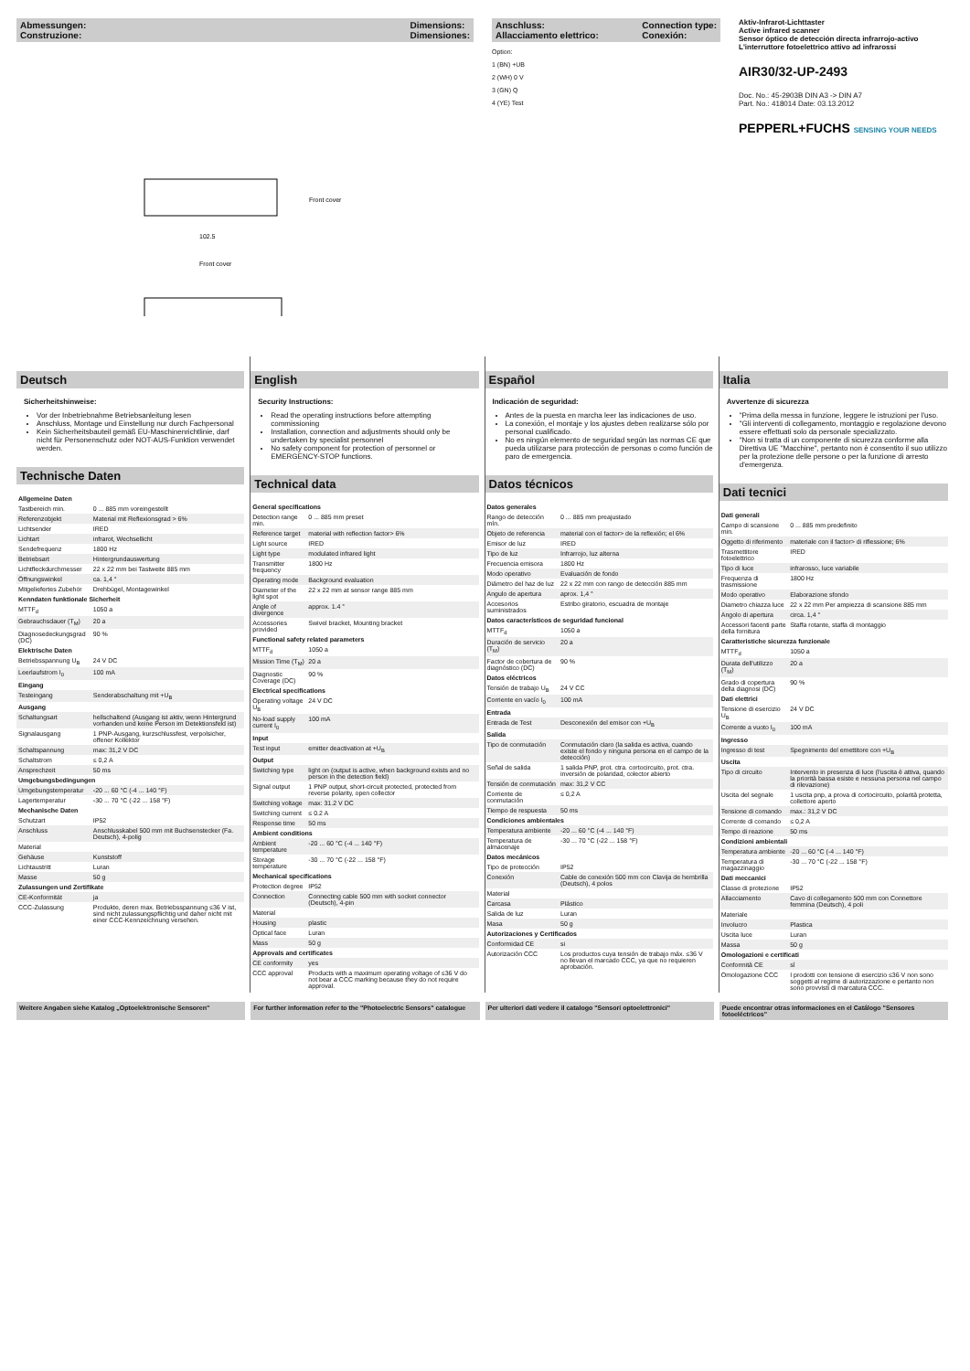Abmessungen:
Construzione: Dimensions:
Dimensiones:
102.5
Front cover
Front cover
Anschluss:
Allacciamento elettrico: Connection type:
Conexión:
Option:
1 (BN) +UB
2 (WH) 0 V
3 (GN) Q
4 (YE) Test
Aktiv-Infrarot-Lichttaster
Active infrared scanner
Sensor óptico de detección directa infrarrojo-activo
L'interruttore fotoelettrico attivo ad infrarossi
AIR30/32-UP-2493
Doc. No.: 45-2903B DIN A3 -> DIN A7
Part. No.: 418014 Date: 03.13.2012
PEPPERL+FUCHS SENSING YOUR NEEDS
Deutsch
Sicherheitshinweise:
Vor der Inbetriebnahme Betriebsanleitung lesen
Anschluss, Montage und Einstellung nur durch Fachpersonal
Kein Sicherheitsbauteil gemäß EU-Maschinenrichtlinie, darf nicht für Personenschutz oder NOT-AUS-Funktion verwendet werden.
Technische Daten
| Allgemeine Daten | |
| Tastbereich min. | 0 ... 885 mm voreingestellt |
| Referenzobjekt | Material mit Reflexionsgrad > 6% |
| Lichtsender | IRED |
| Lichtart | infrarot, Wechsellicht |
| Sendefrequenz | 1800 Hz |
| Betriebsart | Hintergrundauswertung |
| Lichtfleckdurchmesser | 22 x 22 mm bei Tastweite 885 mm |
| Öffnungswinkel | ca. 1,4 ° |
| Mitgeliefertes Zubehör | Drehbügel, Montagewinkel |
| Kenndaten funktionale Sicherheit | |
| MTTF<sub>d</sub> | 1050 a |
| Gebrauchsdauer (T<sub>M</sub>) | 20 a |
| Diagnosedeckungsgrad (DC) | 90 % |
| Elektrische Daten | |
| Betriebsspannung U<sub>B</sub> | 24 V DC |
| Leerlaufstrom I<sub>0</sub> | 100 mA |
| Eingang | |
| Testeingang | Senderabschaltung mit +U<sub>B</sub> |
| Ausgang | |
| Schaltungsart | hellschaltend (Ausgang ist aktiv, wenn Hintergrund vorhanden und keine Person im Detektionsfeld ist) |
| Signalausgang | 1 PNP-Ausgang, kurzschlussfest, verpolsicher, offener Kollektor |
| Schaltspannung | max: 31,2 V DC |
| Schaltstrom | ≤ 0,2 A |
| Ansprechzeit | 50 ms |
| Umgebungsbedingungen | |
| Umgebungstemperatur | -20 ... 60 °C (-4 ... 140 °F) |
| Lagertemperatur | -30 ... 70 °C (-22 ... 158 °F) |
| Mechanische Daten | |
| Schutzart | IP52 |
| Anschluss | Anschlusskabel 500 mm mit Buchsenstecker (Fa. Deutsch), 4-polig |
| Material | |
| Gehäuse | Kunststoff |
| Lichtaustritt | Luran |
| Masse | 50 g |
| Zulassungen und Zertifikate | |
| CE-Konformität | ja |
| CCC-Zulassung | Produkte, deren max. Betriebsspannung ≤36 V ist, sind nicht zulassungspflichtig und daher nicht mit einer CCC-Kennzeichnung versehen. |
English
Security Instructions:
Read the operating instructions before attempting commissioning
Installation, connection and adjustments should only be undertaken by specialist personnel
No safety component for protection of personnel or EMERGENCY-STOP functions.
Technical data
| General specifications | |
| Detection range min. | 0 ... 885 mm preset |
| Reference target | material with reflection factor> 6% |
| Light source | IRED |
| Light type | modulated infrared light |
| Transmitter frequency | 1800 Hz |
| Operating mode | Background evaluation |
| Diameter of the light spot | 22 x 22 mm at sensor range 885 mm |
| Angle of divergence | approx. 1.4 ° |
| Accessories provided | Swivel bracket, Mounting bracket |
| Functional safety related parameters | |
| MTTF<sub>d</sub> | 1050 a |
| Mission Time (T<sub>M</sub>) | 20 a |
| Diagnostic Coverage (DC) | 90 % |
| Electrical specifications | |
| Operating voltage U<sub>B</sub> | 24 V DC |
| No-load supply current I<sub>0</sub> | 100 mA |
| Input | |
| Test input | emitter deactivation at +U<sub>B</sub> |
| Output | |
| Switching type | light on (output is active, when background exists and no person in the detection field) |
| Signal output | 1 PNP output, short-circuit protected, protected from reverse polarity, open collector |
| Switching voltage | max: 31.2 V DC |
| Switching current | ≤ 0.2 A |
| Response time | 50 ms |
| Ambient conditions | |
| Ambient temperature | -20 ... 60 °C (-4 ... 140 °F) |
| Storage temperature | -30 ... 70 °C (-22 ... 158 °F) |
| Mechanical specifications | |
| Protection degree | IP52 |
| Connection | Connecting cable 500 mm with socket connector (Deutsch), 4-pin |
| Material | |
| Housing | plastic |
| Optical face | Luran |
| Mass | 50 g |
| Approvals and certificates | |
| CE conformity | yes |
| CCC approval | Products with a maximum operating voltage of ≤36 V do not bear a CCC marking because they do not require approval. |
Español
Indicación de seguridad:
Antes de la puesta en marcha leer las indicaciones de uso.
La conexión, el montaje y los ajustes deben realizarse sólo por personal cualificado.
No es ningún elemento de seguridad según las normas CE que pueda utilizarse para protección de personas o como función de paro de emergencia.
Datos técnicos
| Datos generales | |
| Rango de detección mín. | 0 ... 885 mm preajustado |
| Objeto de referencia | material con el factor> de la reflexión; el 6% |
| Emisor de luz | IRED |
| Tipo de luz | Infrarrojo, luz alterna |
| Frecuencia emisora | 1800 Hz |
| Modo operativo | Evaluación de fondo |
| Diámetro del haz de luz | 22 x 22 mm con rango de detección 885 mm |
| Angulo de apertura | aprox. 1,4 ° |
| Accesorios suministrados | Estribo giratorio, escuadra de montaje |
| Datos característicos de seguridad funcional | |
| MTTF<sub>d</sub> | 1050 a |
| Duración de servicio (T<sub>M</sub>) | 20 a |
| Factor de cobertura de diagnóstico (DC) | 90 % |
| Datos eléctricos | |
| Tensión de trabajo U<sub>B</sub> | 24 V CC |
| Corriente en vacío I<sub>0</sub> | 100 mA |
| Entrada | |
| Entrada de Test | Desconexión del emisor con +U<sub>B</sub> |
| Salida | |
| Tipo de conmutación | Conmutación claro (la salida es activa, cuando existe el fondo y ninguna persona en el campo de la detección) |
| Señal de salida | 1 salida PNP, prot. ctra. cortocircuito, prot. ctra. inversión de polaridad, colector abierto |
| Tensión de conmutación | max: 31,2 V CC |
| Corriente de conmutación | ≤ 0,2 A |
| Tiempo de respuesta | 50 ms |
| Condiciones ambientales | |
| Temperatura ambiente | -20 ... 60 °C (-4 ... 140 °F) |
| Temperatura de almacenaje | -30 ... 70 °C (-22 ... 158 °F) |
| Datos mecánicos | |
| Tipo de protección | IP52 |
| Conexión | Cable de conexión 500 mm con Clavija de hembrilla (Deutsch), 4 polos |
| Material | |
| Carcasa | Plástico |
| Salida de luz | Luran |
| Masa | 50 g |
| Autorizaciones y Certificados | |
| Conformidad CE | si |
| Autorización CCC | Los productos cuya tensión de trabajo máx. ≤36 V no llevan el marcado CCC, ya que no requieren aprobación. |
Italia
Avvertenze di sicurezza
"Prima della messa in funzione, leggere le istruzioni per l'uso.
"Gli interventi di collegamento, montaggio e regolazione devono essere effettuati solo da personale specializzato.
"Non si tratta di un componente di sicurezza conforme alla Direttiva UE "Macchine", pertanto non è consentito il suo utilizzo per la protezione delle persone o per la funzione di arresto d'emergenza.
Dati tecnici
| Dati generali | |
| Campo di scansione min. | 0 ... 885 mm predefinito |
| Oggetto di riferimento | materiale con il factor> di riflessione; 6% |
| Trasmettitore fotoelettrico | IRED |
| Tipo di luce | infrarosso, luce variabile |
| Frequenza di trasmissione | 1800 Hz |
| Modo operativo | Elaborazione sfondo |
| Diametro chiazza luce | 22 x 22 mm Per ampiezza di scansione 885 mm |
| Angolo di apertura | circa. 1,4 ° |
| Accessori facenti parte della fornitura | Staffa rotante, staffa di montaggio |
| Caratteristiche sicurezza funzionale | |
| MTTF<sub>d</sub> | 1050 a |
| Durata dell'utilizzo (T<sub>M</sub>) | 20 a |
| Grado di copertura della diagnosi (DC) | 90 % |
| Dati elettrici | |
| Tensione di esercizio U<sub>B</sub> | 24 V DC |
| Corrente a vuoto I<sub>0</sub> | 100 mA |
| Ingresso | |
| Ingresso di test | Spegnimento del emettitore con +U<sub>B</sub> |
| Uscita | |
| Tipo di circuito | Intervento in presenza di luce (l'uscita è attiva, quando la priorità bassa esiste e nessuna persona nel campo di rilevazione) |
| Uscita del segnale | 1 uscita pnp, a prova di cortocircuito, polarità protetta, collettore aperto |
| Tensione di comando | max.: 31,2 V DC |
| Corrente di comando | ≤ 0,2 A |
| Tempo di reazione | 50 ms |
| Condizioni ambientali | |
| Temperatura ambiente | -20 ... 60 °C (-4 ... 140 °F) |
| Temperatura di magazzinaggio | -30 ... 70 °C (-22 ... 158 °F) |
| Dati meccanici | |
| Classe di protezione | IP52 |
| Allacciamento | Cavo di collegamento 500 mm con Connettore femmina (Deutsch), 4 poli |
| Materiale | |
| Involucro | Plastica |
| Uscita luce | Luran |
| Massa | 50 g |
| Omologazioni e certificati | |
| Conformità CE | sì |
| Omologazione CCC | I prodotti con tensione di esercizio ≤36 V non sono soggetti al regime di autorizzazione e pertanto non sono provvisti di marcatura CCC. |
Weitere Angaben siehe Katalog „Optoelektronische Sensoren"
For further information refer to the "Photoelectric Sensors" catalogue
Per ulteriori dati vedere il catalogo "Sensori optoelettronici"
Puede encontrar otras informaciones en el Catálogo "Sensores fotoeléctricos"